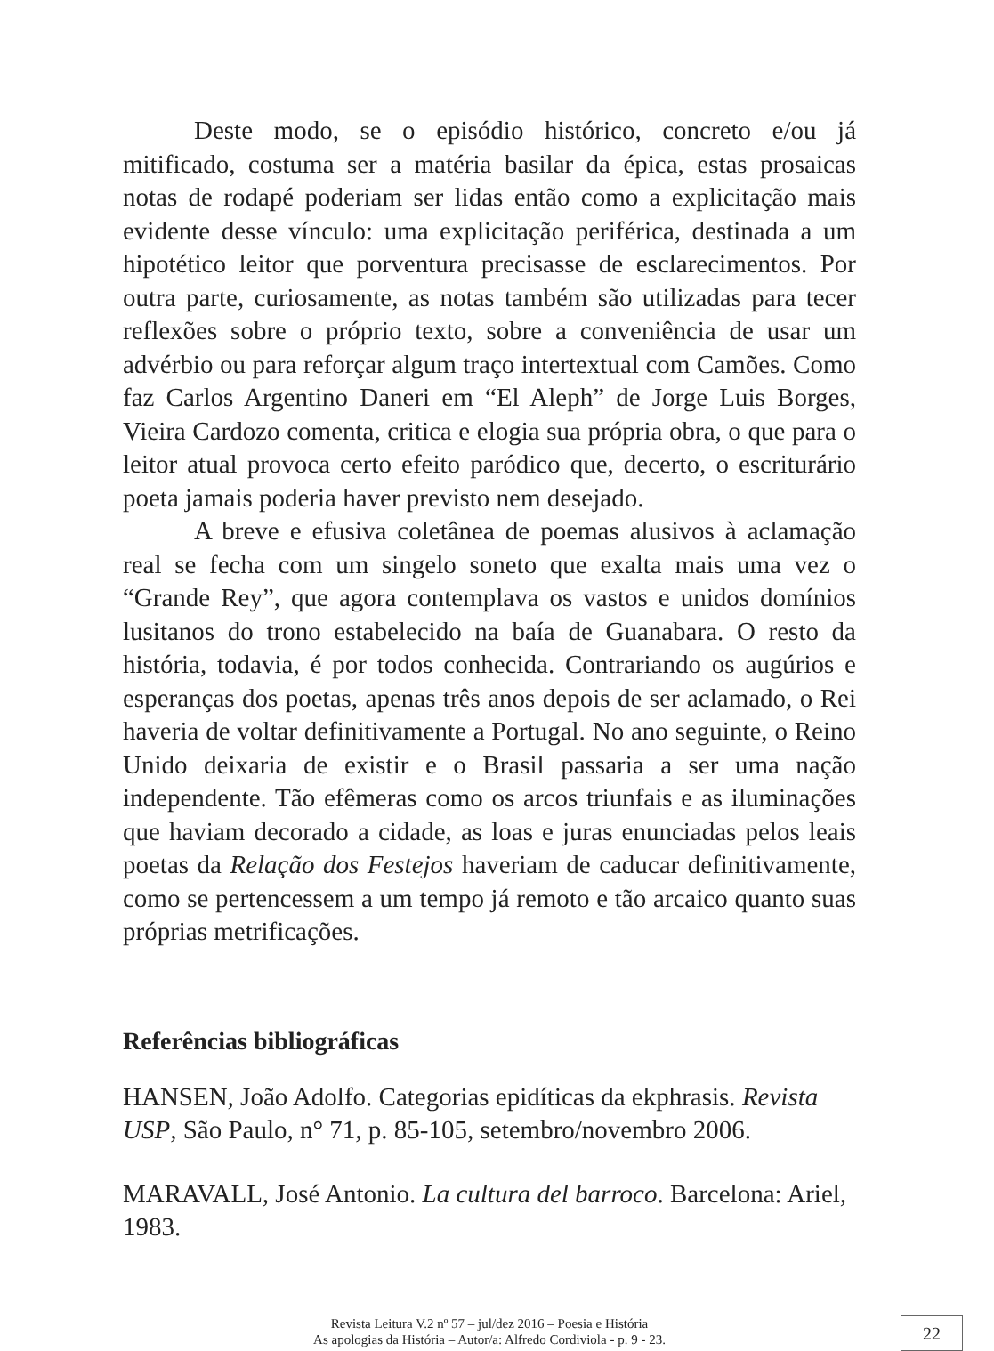Deste modo, se o episódio histórico, concreto e/ou já mitificado, costuma ser a matéria basilar da épica, estas prosaicas notas de rodapé poderiam ser lidas então como a explicitação mais evidente desse vínculo: uma explicitação periférica, destinada a um hipotético leitor que porventura precisasse de esclarecimentos. Por outra parte, curiosamente, as notas também são utilizadas para tecer reflexões sobre o próprio texto, sobre a conveniência de usar um advérbio ou para reforçar algum traço intertextual com Camões. Como faz Carlos Argentino Daneri em “El Aleph” de Jorge Luis Borges, Vieira Cardozo comenta, critica e elogia sua própria obra, o que para o leitor atual provoca certo efeito paródico que, decerto, o escriturário poeta jamais poderia haver previsto nem desejado.
A breve e efusiva coletânea de poemas alusivos à aclamação real se fecha com um singelo soneto que exalta mais uma vez o “Grande Rey”, que agora contemplava os vastos e unidos domínios lusitanos do trono estabelecido na baía de Guanabara. O resto da história, todavia, é por todos conhecida. Contrariando os augúrios e esperanças dos poetas, apenas três anos depois de ser aclamado, o Rei haveria de voltar definitivamente a Portugal. No ano seguinte, o Reino Unido deixaria de existir e o Brasil passaria a ser uma nação independente. Tão efêmeras como os arcos triunfais e as iluminações que haviam decorado a cidade, as loas e juras enunciadas pelos leais poetas da Relação dos Festejos haveriam de caducar definitivamente, como se pertencessem a um tempo já remoto e tão arcaico quanto suas próprias metrificações.
Referências bibliográficas
HANSEN, João Adolfo. Categorias epidíticas da ekphrasis. Revista USP, São Paulo, n° 71, p. 85-105, setembro/novembro 2006.
MARAVALL, José Antonio. La cultura del barroco. Barcelona: Ariel, 1983.
Revista Leitura V.2 nº 57 – jul/dez 2016 – Poesia e História
As apologias da História – Autor/a: Alfredo Cordiviola - p. 9 - 23.
22